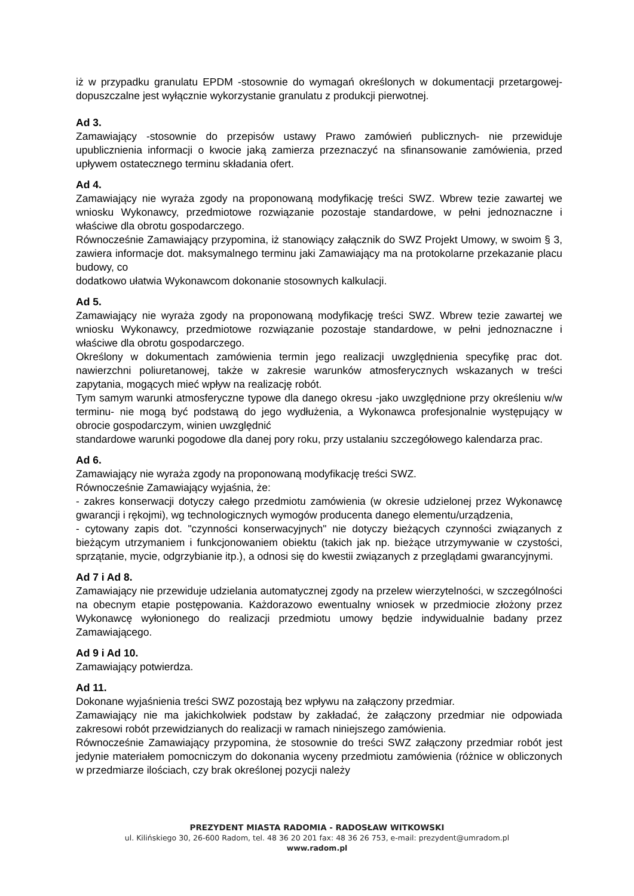iż w przypadku granulatu EPDM -stosownie do wymagań określonych w dokumentacji przetargowej- dopuszczalne jest wyłącznie wykorzystanie granulatu z produkcji pierwotnej.
Ad 3.
Zamawiający -stosownie do przepisów ustawy Prawo zamówień publicznych- nie przewiduje upublicznienia informacji o kwocie jaką zamierza przeznaczyć na sfinansowanie zamówienia, przed upływem ostatecznego terminu składania ofert.
Ad 4.
Zamawiający nie wyraża zgody na proponowaną modyfikację treści SWZ. Wbrew tezie zawartej we wniosku Wykonawcy, przedmiotowe rozwiązanie pozostaje standardowe, w pełni jednoznaczne i właściwe dla obrotu gospodarczego.
Równocześnie Zamawiający przypomina, iż stanowiący załącznik do SWZ Projekt Umowy, w swoim § 3, zawiera informacje dot. maksymalnego terminu jaki Zamawiający ma na protokolarne przekazanie placu budowy, co
dodatkowo ułatwia Wykonawcom dokonanie stosownych kalkulacji.
Ad 5.
Zamawiający nie wyraża zgody na proponowaną modyfikację treści SWZ. Wbrew tezie zawartej we wniosku Wykonawcy, przedmiotowe rozwiązanie pozostaje standardowe, w pełni jednoznaczne i właściwe dla obrotu gospodarczego.
Określony w dokumentach zamówienia termin jego realizacji uwzględnienia specyfikę prac dot. nawierzchni poliuretanowej, także w zakresie warunków atmosferycznych wskazanych w treści zapytania, mogących mieć wpływ na realizację robót.
Tym samym warunki atmosferyczne typowe dla danego okresu -jako uwzględnione przy określeniu w/w terminu- nie mogą być podstawą do jego wydłużenia, a Wykonawca profesjonalnie występujący w obrocie gospodarczym, winien uwzględnić
standardowe warunki pogodowe dla danej pory roku, przy ustalaniu szczegółowego kalendarza prac.
Ad 6.
Zamawiający nie wyraża zgody na proponowaną modyfikację treści SWZ.
Równocześnie Zamawiający wyjaśnia, że:
- zakres konserwacji dotyczy całego przedmiotu zamówienia (w okresie udzielonej przez Wykonawcę gwarancji i rękojmi), wg technologicznych wymogów producenta danego elementu/urządzenia,
- cytowany zapis dot. "czynności konserwacyjnych" nie dotyczy bieżących czynności związanych z bieżącym utrzymaniem i funkcjonowaniem obiektu (takich jak np. bieżące utrzymywanie w czystości, sprzątanie, mycie, odgrzybianie itp.), a odnosi się do kwestii związanych z przeglądami gwarancyjnymi.
Ad 7 i Ad 8.
Zamawiający nie przewiduje udzielania automatycznej zgody na przelew wierzytelności, w szczególności na obecnym etapie postępowania. Każdorazowo ewentualny wniosek w przedmiocie złożony przez Wykonawcę wyłonionego do realizacji przedmiotu umowy będzie indywidualnie badany przez Zamawiającego.
Ad 9 i Ad 10.
Zamawiający potwierdza.
Ad 11.
Dokonane wyjaśnienia treści SWZ pozostają bez wpływu na załączony przedmiar.
Zamawiający nie ma jakichkolwiek podstaw by zakładać, że załączony przedmiar nie odpowiada zakresowi robót przewidzianych do realizacji w ramach niniejszego zamówienia.
Równocześnie Zamawiający przypomina, że stosownie do treści SWZ załączony przedmiar robót jest jedynie materiałem pomocniczym do dokonania wyceny przedmiotu zamówienia (różnice w obliczonych w przedmiarze ilościach, czy brak określonej pozycji należy
PREZYDENT MIASTA RADOMIA - RADOSŁAW WITKOWSKI
ul. Kilińskiego 30, 26-600 Radom, tel. 48 36 20 201 fax: 48 36 26 753, e-mail: prezydent@umradom.pl
www.radom.pl